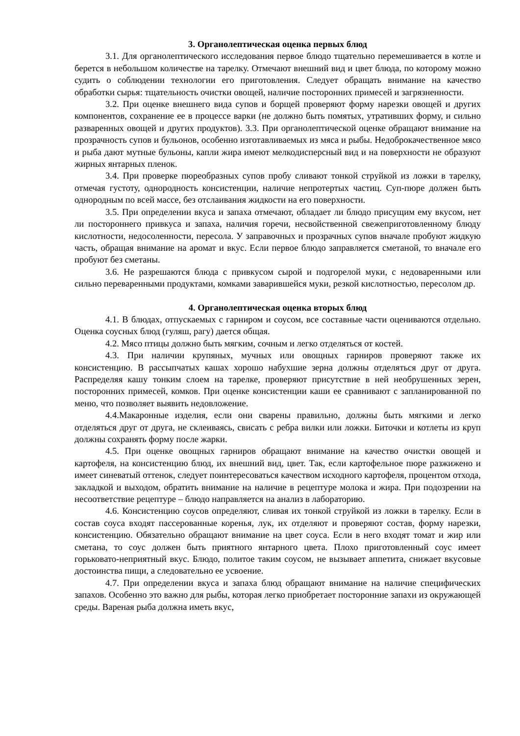3. Органолептическая оценка первых блюд
3.1. Для органолептического исследования первое блюдо тщательно перемешивается в котле и берется в небольшом количестве на тарелку. Отмечают внешний вид и цвет блюда, по которому можно судить о соблюдении технологии его приготовления. Следует обращать внимание на качество обработки сырья: тщательность очистки овощей, наличие посторонних примесей и загрязненности.
3.2. При оценке внешнего вида супов и борщей проверяют форму нарезки овощей и других компонентов, сохранение ее в процессе варки (не должно быть помятых, утративших форму, и сильно разваренных овощей и других продуктов). 3.3. При органолептической оценке обращают внимание на прозрачность супов и бульонов, особенно изготавливаемых из мяса и рыбы. Недоброкачественное мясо и рыба дают мутные бульоны, капли жира имеют мелкодисперсный вид и на поверхности не образуют жирных янтарных пленок.
3.4. При проверке пюреобразных супов пробу сливают тонкой струйкой из ложки в тарелку, отмечая густоту, однородность консистенции, наличие непротертых частиц. Суп-пюре должен быть однородным по всей массе, без отслаивания жидкости на его поверхности.
3.5. При определении вкуса и запаха отмечают, обладает ли блюдо присущим ему вкусом, нет ли постороннего привкуса и запаха, наличия горечи, несвойственной свежеприготовленному блюду кислотности, недосоленности, пересола. У заправочных и прозрачных супов вначале пробуют жидкую часть, обращая внимание на аромат и вкус. Если первое блюдо заправляется сметаной, то вначале его пробуют без сметаны.
3.6. Не разрешаются блюда с привкусом сырой и подгорелой муки, с недоваренными или сильно переваренными продуктами, комками заварившейся муки, резкой кислотностью, пересолом др.
4. Органолептическая оценка вторых блюд
4.1. В блюдах, отпускаемых с гарниром и соусом, все составные части оцениваются отдельно. Оценка соусных блюд (гуляш, рагу) дается общая.
4.2. Мясо птицы должно быть мягким, сочным и легко отделяться от костей.
4.3. При наличии крупяных, мучных или овощных гарниров проверяют также их консистенцию. В рассыпчатых кашах хорошо набухшие зерна должны отделяться друг от друга. Распределяя кашу тонким слоем на тарелке, проверяют присутствие в ней необрушенных зерен, посторонних примесей, комков. При оценке консистенции каши ее сравнивают с запланированной по меню, что позволяет выявить недовложение.
4.4.Макаронные изделия, если они сварены правильно, должны быть мягкими и легко отделяться друг от друга, не склеиваясь, свисать с ребра вилки или ложки. Биточки и котлеты из круп должны сохранять форму после жарки.
4.5. При оценке овощных гарниров обращают внимание на качество очистки овощей и картофеля, на консистенцию блюд, их внешний вид, цвет. Так, если картофельное пюре разжижено и имеет синеватый оттенок, следует поинтересоваться качеством исходного картофеля, процентом отхода, закладкой и выходом, обратить внимание на наличие в рецептуре молока и жира. При подозрении на несоответствие рецептуре – блюдо направляется на анализ в лабораторию.
4.6. Консистенцию соусов определяют, сливая их тонкой струйкой из ложки в тарелку. Если в состав соуса входят пассерованные коренья, лук, их отделяют и проверяют состав, форму нарезки, консистенцию. Обязательно обращают внимание на цвет соуса. Если в него входят томат и жир или сметана, то соус должен быть приятного янтарного цвета. Плохо приготовленный соус имеет горьковато-неприятный вкус. Блюдо, политое таким соусом, не вызывает аппетита, снижает вкусовые достоинства пищи, а следовательно ее усвоение.
4.7. При определении вкуса и запаха блюд обращают внимание на наличие специфических запахов. Особенно это важно для рыбы, которая легко приобретает посторонние запахи из окружающей среды. Вареная рыба должна иметь вкус,